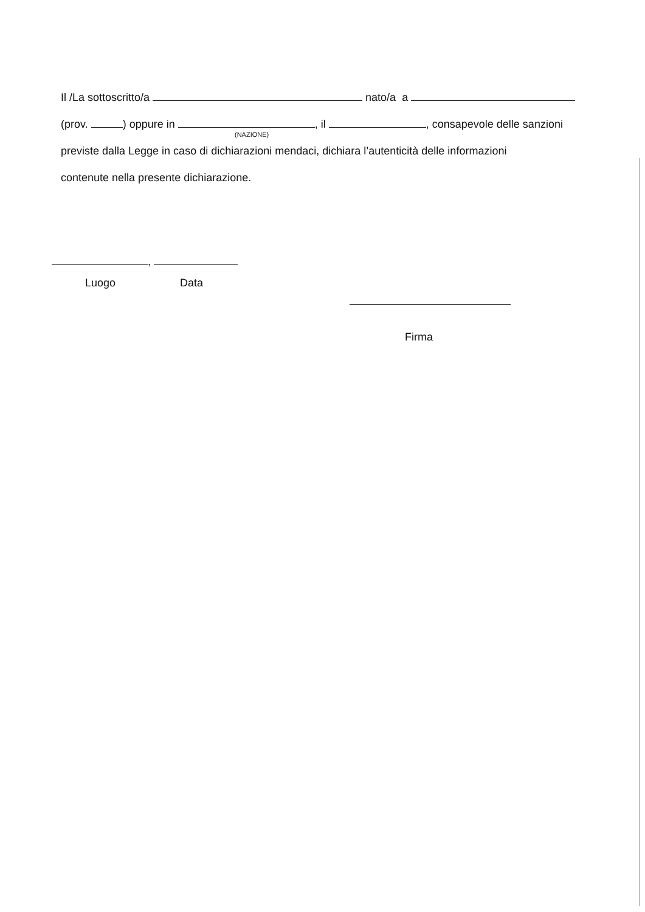Il /La sottoscritto/a nato/a a
(prov. ) oppure in , il , consapevole delle sanzioni
(NAZIONE)
previste dalla Legge in caso di dichiarazioni mendaci, dichiara l’autenticità delle informazioni
contenute nella presente dichiarazione.
,
Luogo Data
Firma